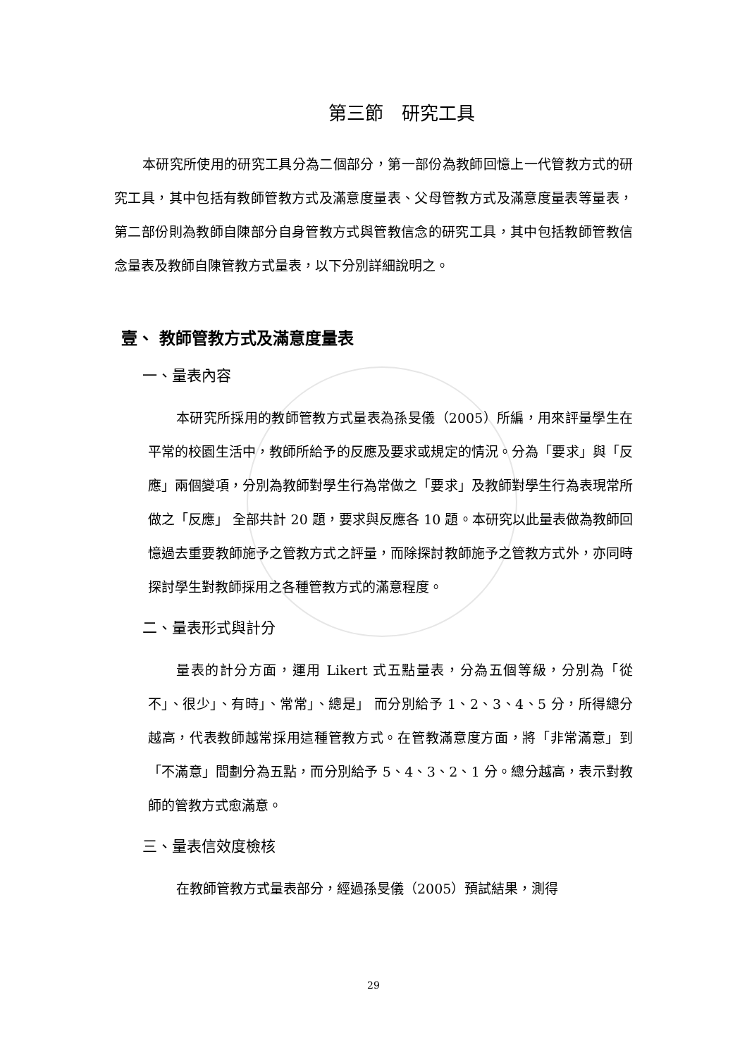第三節　研究工具
本研究所使用的研究工具分為二個部分，第一部份為教師回憶上一代管教方式的研究工具，其中包括有教師管教方式及滿意度量表、父母管教方式及滿意度量表等量表，第二部份則為教師自陳部分自身管教方式與管教信念的研究工具，其中包括教師管教信念量表及教師自陳管教方式量表，以下分別詳細說明之。
壹、 教師管教方式及滿意度量表
一、量表內容
本研究所採用的教師管教方式量表為孫旻儀（2005）所編，用來評量學生在平常的校園生活中，教師所給予的反應及要求或規定的情況。分為「要求」與「反應」兩個變項，分別為教師對學生行為常做之「要求」及教師對學生行為表現常所做之「反應」 全部共計 20 題，要求與反應各 10 題。本研究以此量表做為教師回憶過去重要教師施予之管教方式之評量，而除探討教師施予之管教方式外，亦同時探討學生對教師採用之各種管教方式的滿意程度。
二、量表形式與計分
量表的計分方面，運用 Likert 式五點量表，分為五個等級，分別為「從不」、很少」、有時」、常常」、總是」 而分別給予 1、2、3、4、5 分，所得總分越高，代表教師越常採用這種管教方式。在管教滿意度方面，將「非常滿意」到「不滿意」間劃分為五點，而分別給予 5、4、3、2、1 分。總分越高，表示對教師的管教方式愈滿意。
三、量表信效度檢核
在教師管教方式量表部分，經過孫旻儀（2005）預試結果，測得
29